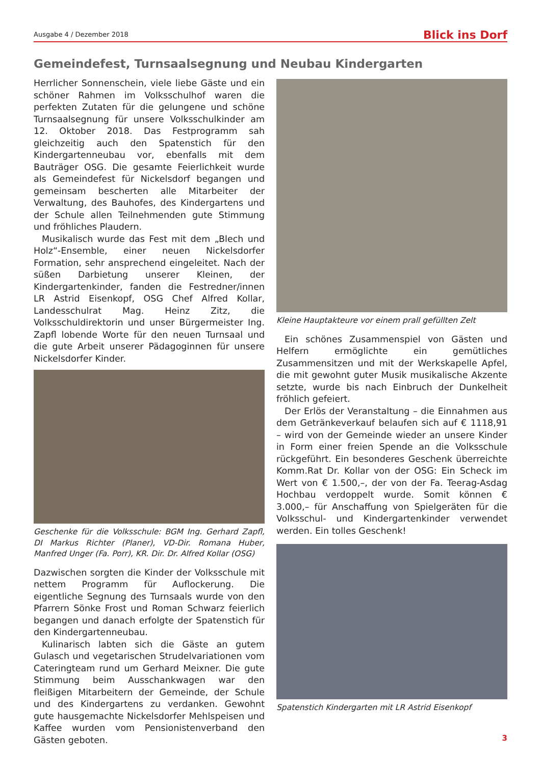Ausgabe 4 / Dezember 2018 Blick ins Dorf
Gemeindefest, Turnsaalsegnung und Neubau Kindergarten
Herrlicher Sonnenschein, viele liebe Gäste und ein schöner Rahmen im Volksschulhof waren die perfekten Zutaten für die gelungene und schöne Turnsaalsegnung für unsere Volksschulkinder am 12. Oktober 2018. Das Festprogramm sah gleichzeitig auch den Spatenstich für den Kindergartenneubau vor, ebenfalls mit dem Bauträger OSG. Die gesamte Feierlichkeit wurde als Gemeindefest für Nickelsdorf begangen und gemeinsam bescherten alle Mitarbeiter der Verwaltung, des Bauhofes, des Kindergartens und der Schule allen Teilnehmenden gute Stimmung und fröhliches Plaudern.
Musikalisch wurde das Fest mit dem „Blech und Holz“-Ensemble, einer neuen Nickelsdorfer Formation, sehr ansprechend eingeleitet. Nach der süßen Darbietung unserer Kleinen, der Kindergartenkinder, fanden die Festredner/innen LR Astrid Eisenkopf, OSG Chef Alfred Kollar, Landesschulrat Mag. Heinz Zitz, die Volksschuldirektorin und unser Bürgermeister Ing. Zapfl lobende Worte für den neuen Turnsaal und die gute Arbeit unserer Pädagoginnen für unsere Nickelsdorfer Kinder.
Geschenke für die Volksschule: BGM Ing. Gerhard Zapfl, DI Markus Richter (Planer), VD-Dir. Romana Huber, Manfred Unger (Fa. Porr), KR. Dir. Dr. Alfred Kollar (OSG)
Dazwischen sorgten die Kinder der Volksschule mit nettem Programm für Auflockerung. Die eigentliche Segnung des Turnsaals wurde von den Pfarrern Sönke Frost und Roman Schwarz feierlich begangen und danach erfolgte der Spatenstich für den Kindergartenneubau.
Kulinarisch labten sich die Gäste an gutem Gulasch und vegetarischen Strudelvariationen vom Cateringteam rund um Gerhard Meixner. Die gute Stimmung beim Ausschankwagen war den fleißigen Mitarbeitern der Gemeinde, der Schule und des Kindergartens zu verdanken. Gewohnt gute hausgemachte Nickelsdorfer Mehlspeisen und Kaffee wurden vom Pensionistenverband den Gästen geboten.
Kleine Hauptakteure vor einem prall gefüllten Zelt
Ein schönes Zusammenspiel von Gästen und Helfern ermöglichte ein gemütliches Zusammensitzen und mit der Werkskapelle Apfel, die mit gewohnt guter Musik musikalische Akzente setzte, wurde bis nach Einbruch der Dunkelheit fröhlich gefeiert.
Der Erlös der Veranstaltung – die Einnahmen aus dem Getränkeverkauf belaufen sich auf € 1118,91 – wird von der Gemeinde wieder an unsere Kinder in Form einer freien Spende an die Volksschule rückgeführt. Ein besonderes Geschenk überreichte Komm.Rat Dr. Kollar von der OSG: Ein Scheck im Wert von € 1.500,–, der von der Fa. Teerag-Asdag Hochbau verdoppelt wurde. Somit können € 3.000,– für Anschaffung von Spielgeräten für die Volksschul- und Kindergartenkinder verwendet werden. Ein tolles Geschenk!
Spatenstich Kindergarten mit LR Astrid Eisenkopf
3